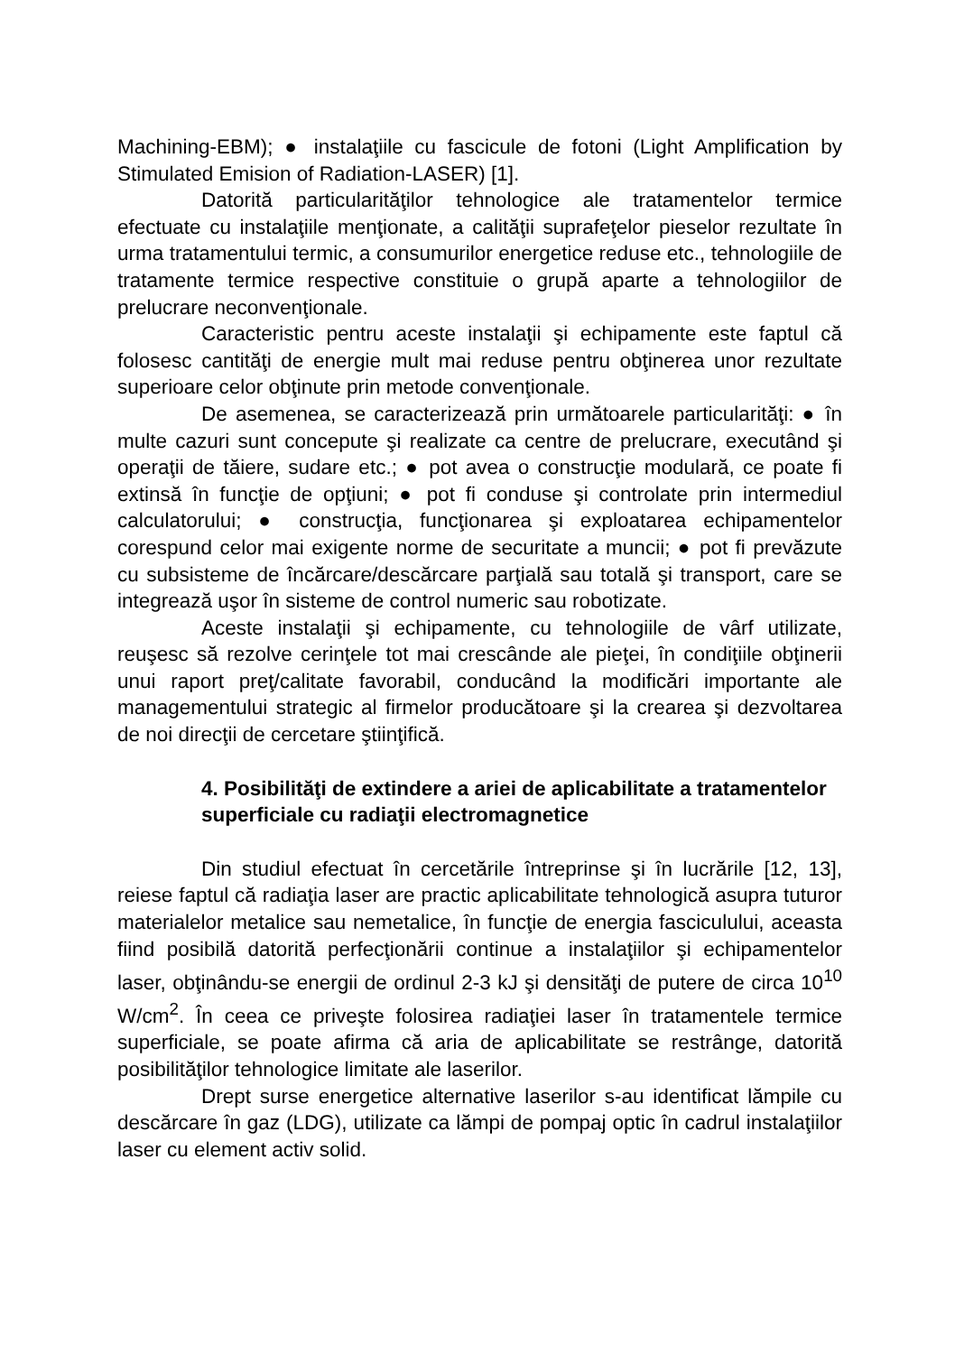Machining-EBM); ● instalaţiile cu fascicule de fotoni (Light Amplification by Stimulated Emision of Radiation-LASER) [1].
Datorită particularităţilor tehnologice ale tratamentelor termice efectuate cu instalaţiile menţionate, a calităţii suprafeţelor pieselor rezultate în urma tratamentului termic, a consumurilor energetice reduse etc., tehnologiile de tratamente termice respective constituie o grupă aparte a tehnologiilor de prelucrare neconvenţionale.
Caracteristic pentru aceste instalaţii şi echipamente este faptul că folosesc cantităţi de energie mult mai reduse pentru obţinerea unor rezultate superioare celor obţinute prin metode convenţionale.
De asemenea, se caracterizează prin următoarele particularităţi: ● în multe cazuri sunt concepute şi realizate ca centre de prelucrare, executând şi operaţii de tăiere, sudare etc.; ● pot avea o construcţie modulară, ce poate fi extinsă în funcţie de opţiuni; ● pot fi conduse şi controlate prin intermediul calculatorului; ● construcţia, funcţionarea şi exploatarea echipamentelor corespund celor mai exigente norme de securitate a muncii; ● pot fi prevăzute cu subsisteme de încărcare/descărcare parţială sau totală şi transport, care se integrează uşor în sisteme de control numeric sau robotizate.
Aceste instalaţii şi echipamente, cu tehnologiile de vârf utilizate, reuşesc să rezolve cerinţele tot mai crescânde ale pieţei, în condiţiile obţinerii unui raport preţ/calitate favorabil, conducând la modificări importante ale managementului strategic al firmelor producătoare şi la crearea şi dezvoltarea de noi direcţii de cercetare ştiinţifică.
4. Posibilităţi de extindere a ariei de aplicabilitate a tratamentelor superficiale cu radiaţii electromagnetice
Din studiul efectuat în cercetările întreprinse şi în lucrările [12, 13], reiese faptul că radiaţia laser are practic aplicabilitate tehnologică asupra tuturor materialelor metalice sau nemetalice, în funcţie de energia fasciculului, aceasta fiind posibilă datorită perfecţionării continue a instalaţiilor şi echipamentelor laser, obţinându-se energii de ordinul 2-3 kJ şi densităţi de putere de circa 10<sup>10</sup> W/cm<sup>2</sup>. În ceea ce priveşte folosirea radiaţiei laser în tratamentele termice superficiale, se poate afirma că aria de aplicabilitate se restrânge, datorită posibilităţilor tehnologice limitate ale laserilor.
Drept surse energetice alternative laserilor s-au identificat lămpile cu descărcare în gaz (LDG), utilizate ca lămpi de pompaj optic în cadrul instalaţiilor laser cu element activ solid.